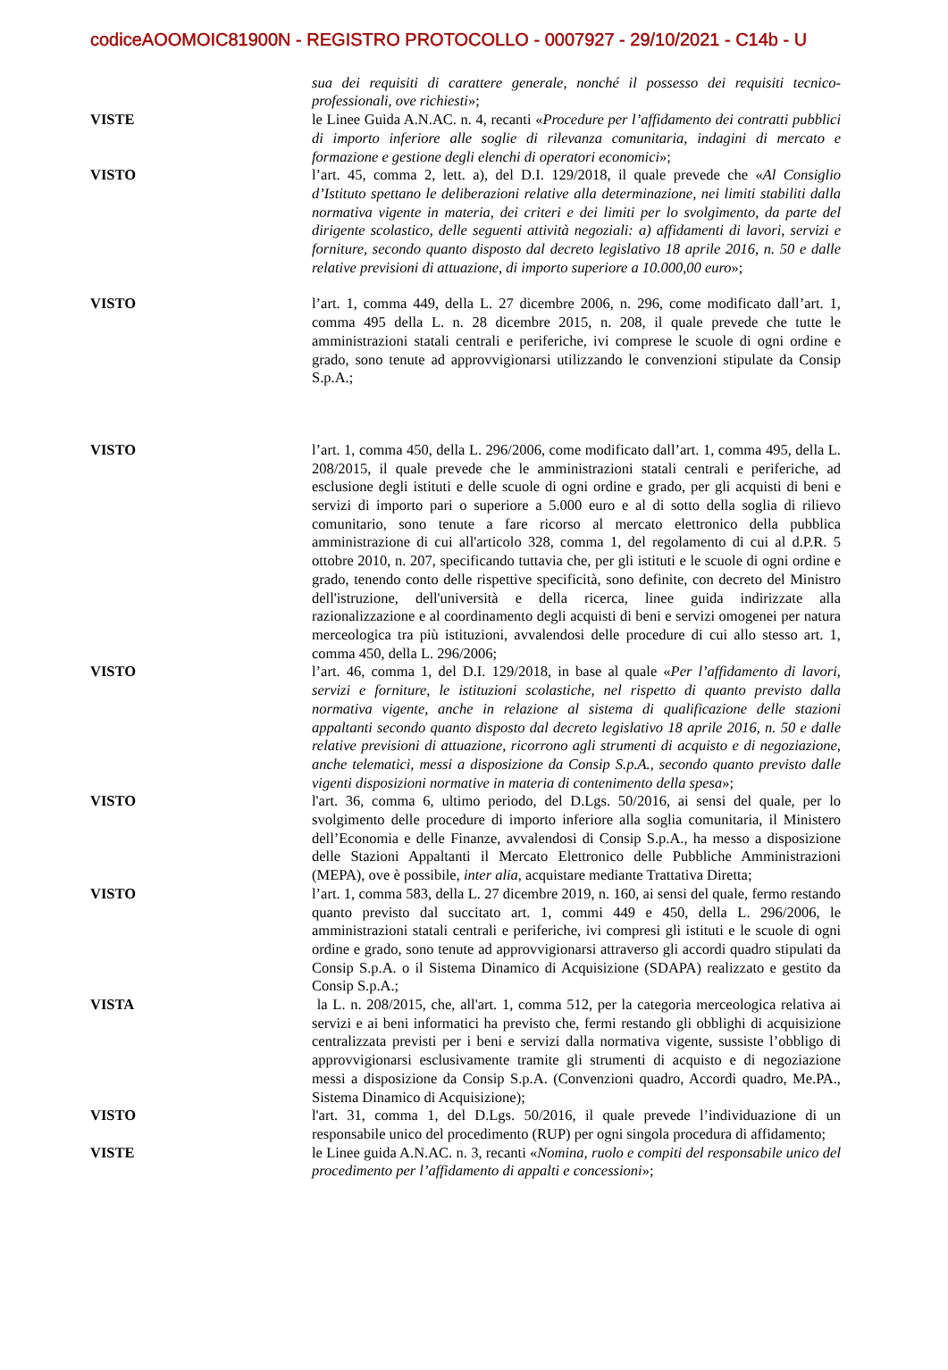codiceAOOMOIC81900N - REGISTRO PROTOCOLLO - 0007927 - 29/10/2021 - C14b - U
sua dei requisiti di carattere generale, nonché il possesso dei requisiti tecnico-professionali, ove richiesti»;
VISTE le Linee Guida A.N.AC. n. 4, recanti «Procedure per l’affidamento dei contratti pubblici di importo inferiore alle soglie di rilevanza comunitaria, indagini di mercato e formazione e gestione degli elenchi di operatori economici»;
VISTO l’art. 45, comma 2, lett. a), del D.I. 129/2018, il quale prevede che «Al Consiglio d’Istituto spettano le deliberazioni relative alla determinazione, nei limiti stabiliti dalla normativa vigente in materia, dei criteri e dei limiti per lo svolgimento, da parte del dirigente scolastico, delle seguenti attività negoziali: a) affidamenti di lavori, servizi e forniture, secondo quanto disposto dal decreto legislativo 18 aprile 2016, n. 50 e dalle relative previsioni di attuazione, di importo superiore a 10.000,00 euro»;
VISTO l’art. 1, comma 449, della L. 27 dicembre 2006, n. 296, come modificato dall’art. 1, comma 495 della L. n. 28 dicembre 2015, n. 208, il quale prevede che tutte le amministrazioni statali centrali e periferiche, ivi comprese le scuole di ogni ordine e grado, sono tenute ad approvvigionarsi utilizzando le convenzioni stipulate da Consip S.p.A.;
VISTO l’art. 1, comma 450, della L. 296/2006, come modificato dall’art. 1, comma 495, della L. 208/2015, il quale prevede che le amministrazioni statali centrali e periferiche, ad esclusione degli istituti e delle scuole di ogni ordine e grado, per gli acquisti di beni e servizi di importo pari o superiore a 5.000 euro e al di sotto della soglia di rilievo comunitario, sono tenute a fare ricorso al mercato elettronico della pubblica amministrazione di cui all'articolo 328, comma 1, del regolamento di cui al d.P.R. 5 ottobre 2010, n. 207, specificando tuttavia che, per gli istituti e le scuole di ogni ordine e grado, tenendo conto delle rispettive specificità, sono definite, con decreto del Ministro dell'istruzione, dell'università e della ricerca, linee guida indirizzate alla razionalizzazione e al coordinamento degli acquisti di beni e servizi omogenei per natura merceologica tra più istituzioni, avvalendosi delle procedure di cui allo stesso art. 1, comma 450, della L. 296/2006;
VISTO l’art. 46, comma 1, del D.I. 129/2018, in base al quale «Per l’affidamento di lavori, servizi e forniture, le istituzioni scolastiche, nel rispetto di quanto previsto dalla normativa vigente, anche in relazione al sistema di qualificazione delle stazioni appaltanti secondo quanto disposto dal decreto legislativo 18 aprile 2016, n. 50 e dalle relative previsioni di attuazione, ricorrono agli strumenti di acquisto e di negoziazione, anche telematici, messi a disposizione da Consip S.p.A., secondo quanto previsto dalle vigenti disposizioni normative in materia di contenimento della spesa»;
VISTO l'art. 36, comma 6, ultimo periodo, del D.Lgs. 50/2016, ai sensi del quale, per lo svolgimento delle procedure di importo inferiore alla soglia comunitaria, il Ministero dell’Economia e delle Finanze, avvalendosi di Consip S.p.A., ha messo a disposizione delle Stazioni Appaltanti il Mercato Elettronico delle Pubbliche Amministrazioni (MEPA), ove è possibile, inter alia, acquistare mediante Trattativa Diretta;
VISTO l’art. 1, comma 583, della L. 27 dicembre 2019, n. 160, ai sensi del quale, fermo restando quanto previsto dal succitato art. 1, commi 449 e 450, della L. 296/2006, le amministrazioni statali centrali e periferiche, ivi compresi gli istituti e le scuole di ogni ordine e grado, sono tenute ad approvvigionarsi attraverso gli accordi quadro stipulati da Consip S.p.A. o il Sistema Dinamico di Acquisizione (SDAPA) realizzato e gestito da Consip S.p.A.;
VISTA la L. n. 208/2015, che, all'art. 1, comma 512, per la categoria merceologica relativa ai servizi e ai beni informatici ha previsto che, fermi restando gli obblighi di acquisizione centralizzata previsti per i beni e servizi dalla normativa vigente, sussiste l’obbligo di approvvigionarsi esclusivamente tramite gli strumenti di acquisto e di negoziazione messi a disposizione da Consip S.p.A. (Convenzioni quadro, Accordi quadro, Me.PA., Sistema Dinamico di Acquisizione);
VISTO l'art. 31, comma 1, del D.Lgs. 50/2016, il quale prevede l’individuazione di un responsabile unico del procedimento (RUP) per ogni singola procedura di affidamento;
VISTE le Linee guida A.N.AC. n. 3, recanti «Nomina, ruolo e compiti del responsabile unico del procedimento per l’affidamento di appalti e concessioni»;